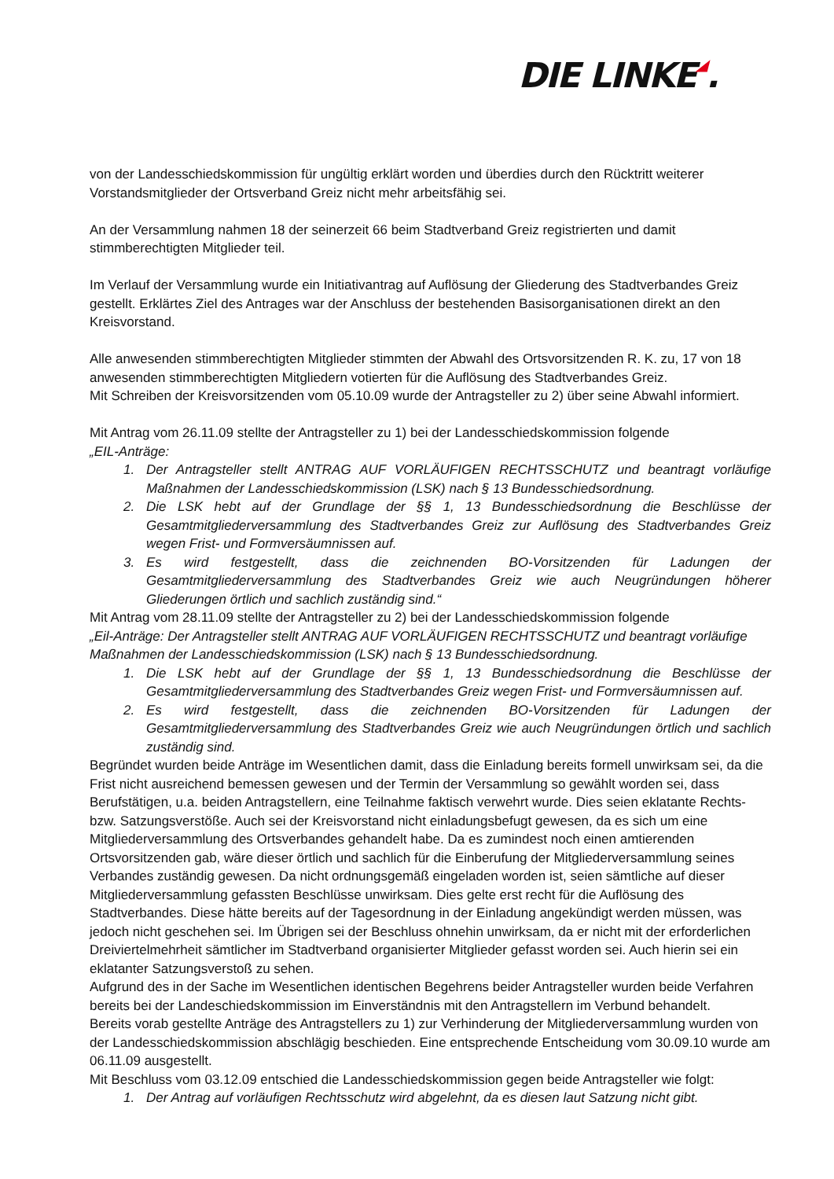DIE LINKE◢.
von der Landesschiedskommission für ungültig erklärt worden und überdies durch den Rücktritt weiterer Vorstandsmitglieder der Ortsverband Greiz nicht mehr arbeitsfähig sei.
An der Versammlung nahmen 18 der seinerzeit 66 beim Stadtverband Greiz registrierten und damit stimmberechtigten Mitglieder teil.
Im Verlauf der Versammlung wurde ein Initiativantrag auf Auflösung der Gliederung des Stadtverbandes Greiz gestellt. Erklärtes Ziel des Antrages war der Anschluss der bestehenden Basisorganisationen direkt an den Kreisvorstand.
Alle anwesenden stimmberechtigten Mitglieder stimmten der Abwahl des Ortsvorsitzenden R. K. zu, 17 von 18 anwesenden stimmberechtigten Mitgliedern votierten für die Auflösung des Stadtverbandes Greiz.
Mit Schreiben der Kreisvorsitzenden vom 05.10.09 wurde der Antragsteller zu 2) über seine Abwahl informiert.
Mit Antrag vom 26.11.09 stellte der Antragsteller zu 1) bei der Landesschiedskommission folgende
„EIL-Anträge:
1. Der Antragsteller stellt ANTRAG AUF VORLÄUFIGEN RECHTSSCHUTZ und beantragt vorläufige Maßnahmen der Landesschiedskommission (LSK) nach § 13 Bundesschiedsordnung.
2. Die LSK hebt auf der Grundlage der §§ 1, 13 Bundesschiedsordnung die Beschlüsse der Gesamtmitgliederversammlung des Stadtverbandes Greiz zur Auflösung des Stadtverbandes Greiz wegen Frist- und Formversäumnissen auf.
3. Es wird festgestellt, dass die zeichnenden BO-Vorsitzenden für Ladungen der Gesamtmitgliederversammlung des Stadtverbandes Greiz wie auch Neugründungen höherer Gliederungen örtlich und sachlich zuständig sind.“
Mit Antrag vom 28.11.09 stellte der Antragsteller zu 2) bei der Landesschiedskommission folgende
„Eil-Anträge: Der Antragsteller stellt ANTRAG AUF VORLÄUFIGEN RECHTSSCHUTZ und beantragt vorläufige Maßnahmen der Landesschiedskommission (LSK) nach § 13 Bundesschiedsordnung.
1. Die LSK hebt auf der Grundlage der §§ 1, 13 Bundesschiedsordnung die Beschlüsse der Gesamtmitgliederversammlung des Stadtverbandes Greiz wegen Frist- und Formversäumnissen auf.
2. Es wird festgestellt, dass die zeichnenden BO-Vorsitzenden für Ladungen der Gesamtmitgliederversammlung des Stadtverbandes Greiz wie auch Neugründungen örtlich und sachlich zuständig sind.
Begründet wurden beide Anträge im Wesentlichen damit, dass die Einladung bereits formell unwirksam sei, da die Frist nicht ausreichend bemessen gewesen und der Termin der Versammlung so gewählt worden sei, dass Berufstätigen, u.a. beiden Antragstellern, eine Teilnahme faktisch verwehrt wurde. Dies seien eklatante Rechts- bzw. Satzungsverstöße. Auch sei der Kreisvorstand nicht einladungsbefugt gewesen, da es sich um eine Mitgliederversammlung des Ortsverbandes gehandelt habe. Da es zumindest noch einen amtierenden Ortsvorsitzenden gab, wäre dieser örtlich und sachlich für die Einberufung der Mitgliederversammlung seines Verbandes zuständig gewesen. Da nicht ordnungsgemäß eingeladen worden ist, seien sämtliche auf dieser Mitgliederversammlung gefassten Beschlüsse unwirksam. Dies gelte erst recht für die Auflösung des Stadtverbandes. Diese hätte bereits auf der Tagesordnung in der Einladung angekündigt werden müssen, was jedoch nicht geschehen sei. Im Übrigen sei der Beschluss ohnehin unwirksam, da er nicht mit der erforderlichen Dreiviertelmehrheit sämtlicher im Stadtverband organisierter Mitglieder gefasst worden sei. Auch hierin sei ein eklatanter Satzungsverstoß zu sehen.
Aufgrund des in der Sache im Wesentlichen identischen Begehrens beider Antragsteller wurden beide Verfahren bereits bei der Landeschiedskommission im Einverständnis mit den Antragstellern im Verbund behandelt.
Bereits vorab gestellte Anträge des Antragstellers zu 1) zur Verhinderung der Mitgliederversammlung wurden von der Landesschiedskommission abschlägig beschieden. Eine entsprechende Entscheidung vom 30.09.10 wurde am 06.11.09 ausgestellt.
Mit Beschluss vom 03.12.09 entschied die Landesschiedskommission gegen beide Antragsteller wie folgt:
1. Der Antrag auf vorläufigen Rechtsschutz wird abgelehnt, da es diesen laut Satzung nicht gibt.